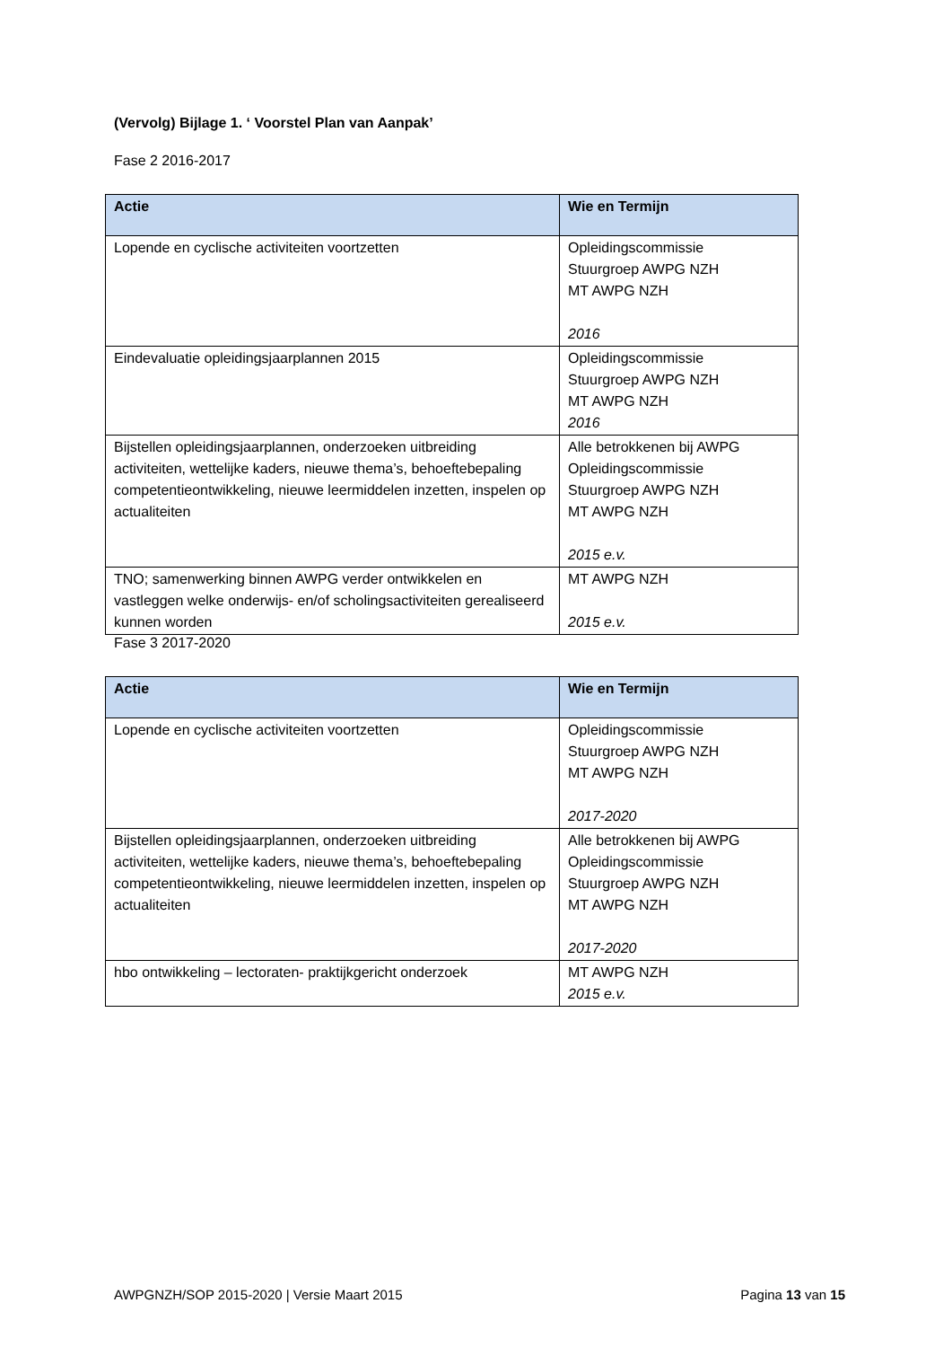(Vervolg) Bijlage 1. ‘ Voorstel Plan van Aanpak’
Fase 2 2016-2017
| Actie | Wie en Termijn |
| --- | --- |
| Lopende en cyclische activiteiten voortzetten | Opleidingscommissie Stuurgroep AWPG NZH MT AWPG NZH 2016 |
| Eindevaluatie opleidingsjaarplannen 2015 | Opleidingscommissie Stuurgroep AWPG NZH MT AWPG NZH 2016 |
| Bijstellen opleidingsjaarplannen, onderzoeken uitbreiding activiteiten, wettelijke kaders, nieuwe thema’s, behoeftebepaling competentieontwikkeling, nieuwe leermiddelen inzetten, inspelen op actualiteiten | Alle betrokkenen bij AWPG Opleidingscommissie Stuurgroep AWPG NZH MT AWPG NZH 2015 e.v. |
| TNO; samenwerking binnen AWPG verder ontwikkelen en vastleggen welke onderwijs- en/of scholingsactiviteiten gerealiseerd kunnen worden | MT AWPG NZH 2015 e.v. |
Fase 3 2017-2020
| Actie | Wie en Termijn |
| --- | --- |
| Lopende en cyclische activiteiten voortzetten | Opleidingscommissie Stuurgroep AWPG NZH MT AWPG NZH 2017-2020 |
| Bijstellen opleidingsjaarplannen, onderzoeken uitbreiding activiteiten, wettelijke kaders, nieuwe thema’s, behoeftebepaling competentieontwikkeling, nieuwe leermiddelen inzetten, inspelen op actualiteiten | Alle betrokkenen bij AWPG Opleidingscommissie Stuurgroep AWPG NZH MT AWPG NZH 2017-2020 |
| hbo ontwikkeling – lectoraten- praktijkgericht onderzoek | MT AWPG NZH 2015 e.v. |
AWPGNZH/SOP 2015-2020 | Versie Maart 2015 Pagina 13 van 15